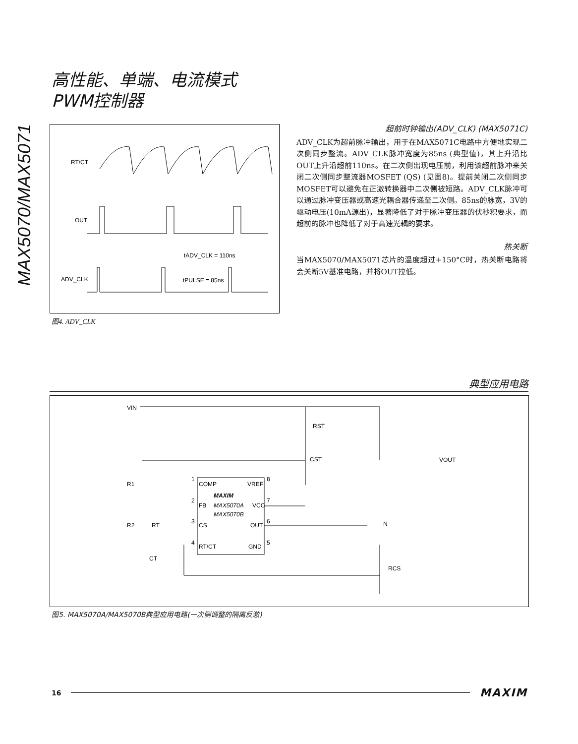MAX5070/MAX5071
高性能、单端、电流模式
PWM控制器
RT/CT
OUT
ADV_CLK
tADV_CLK = 110ns
tPULSE = 85ns
图4. ADV_CLK
超前时钟输出(ADV_CLK) (MAX5071C)
ADV_CLK为超前脉冲输出，用于在MAX5071C电路中方便地实现二次侧同步整流。ADV_CLK脉冲宽度为85ns (典型值)，其上升沿比OUT上升沿超前110ns。在二次侧出现电压前，利用该超前脉冲来关闭二次侧同步整流器MOSFET (QS) (见图8)。提前关闭二次侧同步MOSFET可以避免在正激转换器中二次侧被短路。ADV_CLK脉冲可以通过脉冲变压器或高速光耦合器传递至二次侧。85ns的脉宽，3V的驱动电压(10mA源出)，显著降低了对于脉冲变压器的伏秒积要求，而超前的脉冲也降低了对于高速光耦的要求。
热关断
当MAX5070/MAX5071芯片的温度超过+150°C时，热关断电路将会关断5V基准电路，并将OUT拉低。
典型应用电路
VIN
RST
CST
VOUT
R1
R2
RT
CT
N
RCS
COMP
VREF
FB
MAX5070A
VCC
MAX5070B
CS
OUT
RT/CT
GND
MAXIM
1
2
3
4
8
7
6
5
图5. MAX5070A/MAX5070B典型应用电路(一次侧调整的隔离反激)
16 MAXIM